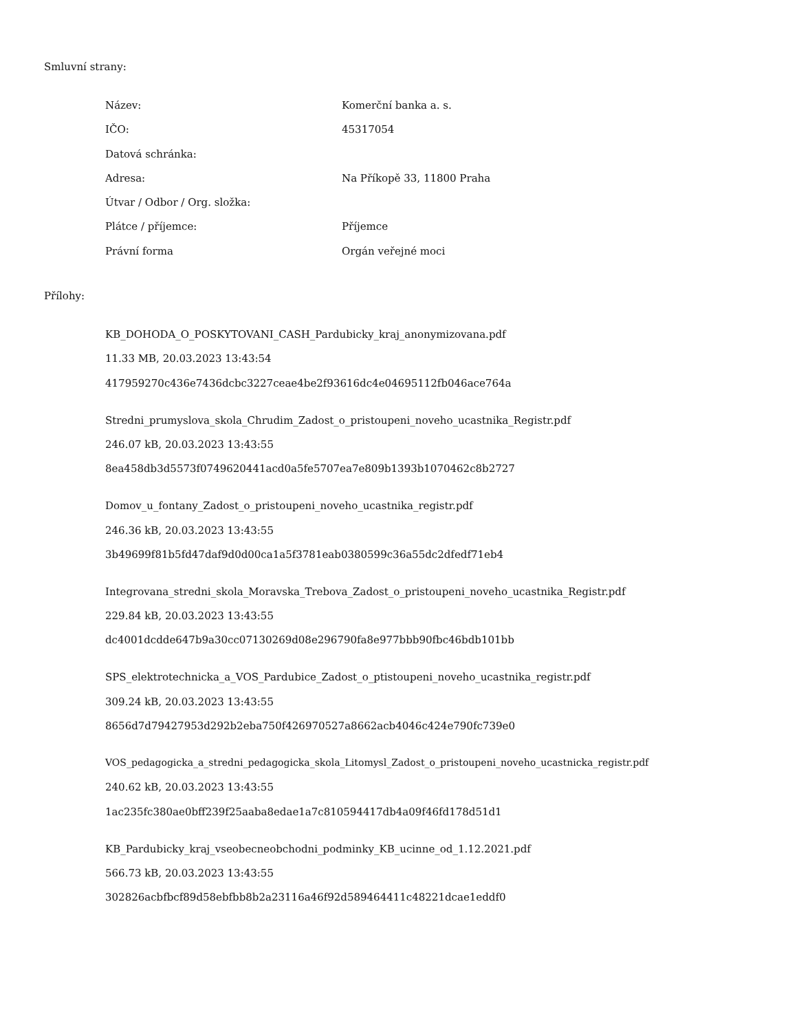Smluvní strany:
| Název: | Komerční banka a. s. |
| IČO: | 45317054 |
| Datová schránka: | |
| Adresa: | Na Příkopě 33, 11800 Praha |
| Útvar / Odbor / Org. složka: | |
| Plátce / příjemce: | Příjemce |
| Právní forma | Orgán veřejné moci |
Přílohy:
KB_DOHODA_O_POSKYTOVANI_CASH_Pardubicky_kraj_anonymizovana.pdf
11.33 MB, 20.03.2023 13:43:54
417959270c436e7436dcbc3227ceae4be2f93616dc4e04695112fb046ace764a
Stredni_prumyslova_skola_Chrudim_Zadost_o_pristoupeni_noveho_ucastnika_Registr.pdf
246.07 kB, 20.03.2023 13:43:55
8ea458db3d5573f0749620441acd0a5fe5707ea7e809b1393b1070462c8b2727
Domov_u_fontany_Zadost_o_pristoupeni_noveho_ucastnika_registr.pdf
246.36 kB, 20.03.2023 13:43:55
3b49699f81b5fd47daf9d0d00ca1a5f3781eab0380599c36a55dc2dfedf71eb4
Integrovana_stredni_skola_Moravska_Trebova_Zadost_o_pristoupeni_noveho_ucastnika_Registr.pdf
229.84 kB, 20.03.2023 13:43:55
dc4001dcdde647b9a30cc07130269d08e296790fa8e977bbb90fbc46bdb101bb
SPS_elektrotechnicka_a_VOS_Pardubice_Zadost_o_ptistoupeni_noveho_ucastnika_registr.pdf
309.24 kB, 20.03.2023 13:43:55
8656d7d79427953d292b2eba750f426970527a8662acb4046c424e790fc739e0
VOS_pedagogicka_a_stredni_pedagogicka_skola_Litomysl_Zadost_o_pristoupeni_noveho_ucastnicka_registr.pdf
240.62 kB, 20.03.2023 13:43:55
1ac235fc380ae0bff239f25aaba8edae1a7c810594417db4a09f46fd178d51d1
KB_Pardubicky_kraj_vseobecneobchodni_podminky_KB_ucinne_od_1.12.2021.pdf
566.73 kB, 20.03.2023 13:43:55
302826acbfbcf89d58ebfbb8b2a23116a46f92d589464411c48221dcae1eddf0